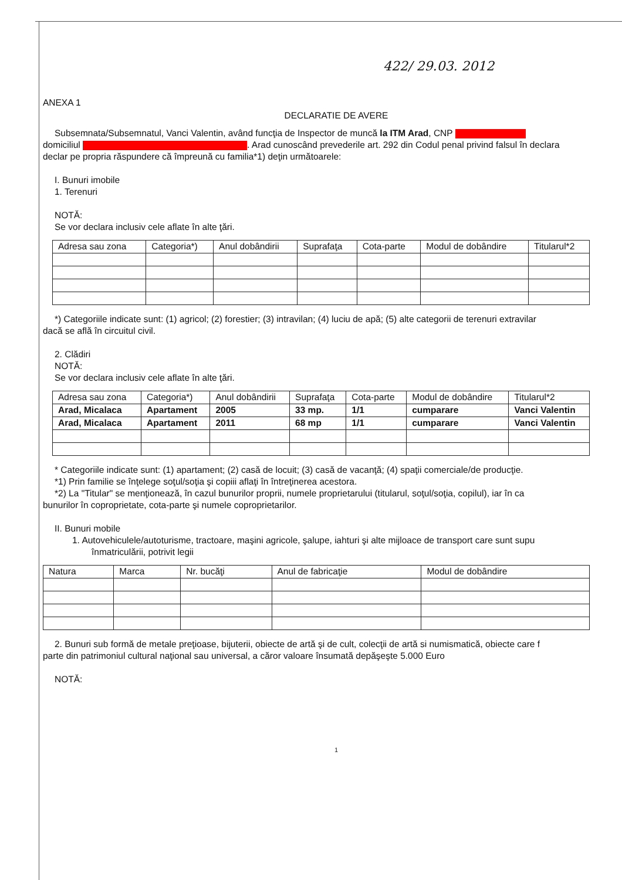422/ 29.03. 2012
ANEXA 1
DECLARATIE DE AVERE
Subsemnata/Subsemnatul, Vanci Valentin, având funcţia de Inspector de muncă la ITM Arad, CNP
domiciliul . Arad cunoscând prevederile art. 292 din Codul penal privind falsul în declara
declar pe propria răspundere că împreună cu familia*1) deţin următoarele:
I. Bunuri imobile
1. Terenuri
NOTĂ:
Se vor declara inclusiv cele aflate în alte ţări.
| Adresa sau zona | Categoria*) | Anul dobândirii | Suprafaţa | Cota-parte | Modul de dobândire | Titularul*2 |
| --- | --- | --- | --- | --- | --- | --- |
*) Categoriile indicate sunt: (1) agricol; (2) forestier; (3) intravilan; (4) luciu de apă; (5) alte categorii de terenuri extravilar
dacă se află în circuitul civil.
2. Clădiri
NOTĂ:
Se vor declara inclusiv cele aflate în alte ţări.
| Adresa sau zona | Categoria*) | Anul dobândirii | Suprafaţa | Cota-parte | Modul de dobândire | Titularul*2 |
| --- | --- | --- | --- | --- | --- | --- |
| Arad, Micalaca | Apartament | 2005 | 33 mp. | 1/1 | cumparare | Vanci Valentin |
| Arad, Micalaca | Apartament | 2011 | 68 mp | 1/1 | cumparare | Vanci Valentin |
* Categoriile indicate sunt: (1) apartament; (2) casă de locuit; (3) casă de vacanţă; (4) spaţii comerciale/de producţie.
*1) Prin familie se înţelege soţul/soţia şi copiii aflaţi în întreţinerea acestora.
*2) La "Titular" se menţionează, în cazul bunurilor proprii, numele proprietarului (titularul, soţul/soţia, copilul), iar în ca
bunurilor în coproprietate, cota-parte şi numele coproprietarilor.
II. Bunuri mobile
1. Autovehiculele/autoturisme, tractoare, maşini agricole, şalupe, iahturi şi alte mijloace de transport care sunt supu
înmatriculării, potrivit legii
| Natura | Marca | Nr. bucăţi | Anul de fabricaţie | Modul de dobândire |
| --- | --- | --- | --- | --- |
2. Bunuri sub formă de metale preţioase, bijuterii, obiecte de artă şi de cult, colecţii de artă si numismatică, obiecte care f
parte din patrimoniul cultural naţional sau universal, a căror valoare însumată depăşeşte 5.000 Euro
NOTĂ:
1